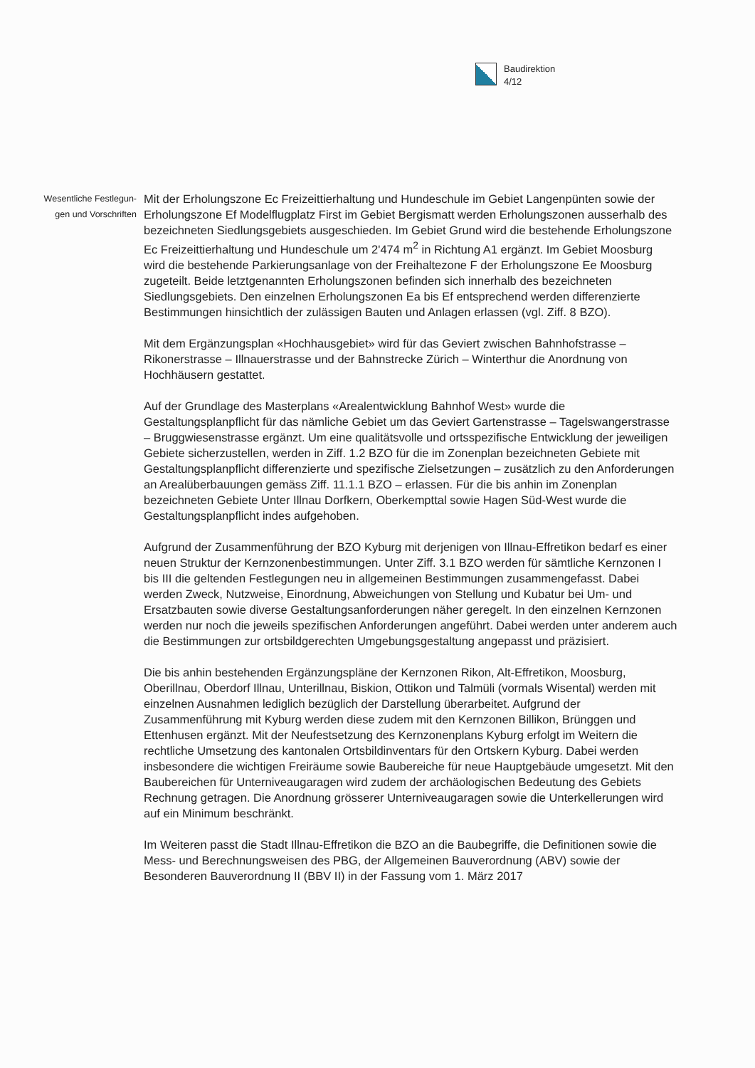Baudirektion
4/12
Wesentliche Festlegun-
gen und Vorschriften
Mit der Erholungszone Ec Freizeittierhaltung und Hundeschule im Gebiet Langenpünten sowie der Erholungszone Ef Modelflugplatz First im Gebiet Bergismatt werden Erholungszonen ausserhalb des bezeichneten Siedlungsgebiets ausgeschieden. Im Gebiet Grund wird die bestehende Erholungszone Ec Freizeittierhaltung und Hundeschule um 2'474 m<sup>2</sup> in Richtung A1 ergänzt. Im Gebiet Moosburg wird die bestehende Parkierungsanlage von der Freihaltezone F der Erholungszone Ee Moosburg zugeteilt. Beide letztgenannten Erholungszonen befinden sich innerhalb des bezeichneten Siedlungsgebiets. Den einzelnen Erholungszonen Ea bis Ef entsprechend werden differenzierte Bestimmungen hinsichtlich der zulässigen Bauten und Anlagen erlassen (vgl. Ziff. 8 BZO).
Mit dem Ergänzungsplan «Hochhausgebiet» wird für das Geviert zwischen Bahnhofstrasse – Rikonerstrasse – Illnauerstrasse und der Bahnstrecke Zürich – Winterthur die Anordnung von Hochhäusern gestattet.
Auf der Grundlage des Masterplans «Arealentwicklung Bahnhof West» wurde die Gestaltungsplanpflicht für das nämliche Gebiet um das Geviert Gartenstrasse – Tagelswangerstrasse – Bruggwiesenstrasse ergänzt. Um eine qualitätsvolle und ortsspezifische Entwicklung der jeweiligen Gebiete sicherzustellen, werden in Ziff. 1.2 BZO für die im Zonenplan bezeichneten Gebiete mit Gestaltungsplanpflicht differenzierte und spezifische Zielsetzungen – zusätzlich zu den Anforderungen an Arealüberbauungen gemäss Ziff. 11.1.1 BZO – erlassen. Für die bis anhin im Zonenplan bezeichneten Gebiete Unter Illnau Dorfkern, Oberkempttal sowie Hagen Süd-West wurde die Gestaltungsplanpflicht indes aufgehoben.
Aufgrund der Zusammenführung der BZO Kyburg mit derjenigen von Illnau-Effretikon bedarf es einer neuen Struktur der Kernzonenbestimmungen. Unter Ziff. 3.1 BZO werden für sämtliche Kernzonen I bis III die geltenden Festlegungen neu in allgemeinen Bestimmungen zusammengefasst. Dabei werden Zweck, Nutzweise, Einordnung, Abweichungen von Stellung und Kubatur bei Um- und Ersatzbauten sowie diverse Gestaltungsanforderungen näher geregelt. In den einzelnen Kernzonen werden nur noch die jeweils spezifischen Anforderungen angeführt. Dabei werden unter anderem auch die Bestimmungen zur ortsbildgerechten Umgebungsgestaltung angepasst und präzisiert.
Die bis anhin bestehenden Ergänzungspläne der Kernzonen Rikon, Alt-Effretikon, Moosburg, Oberillnau, Oberdorf Illnau, Unterillnau, Biskion, Ottikon und Talmüli (vormals Wisental) werden mit einzelnen Ausnahmen lediglich bezüglich der Darstellung überarbeitet. Aufgrund der Zusammenführung mit Kyburg werden diese zudem mit den Kernzonen Billikon, Brünggen und Ettenhusen ergänzt. Mit der Neufestsetzung des Kernzonenplans Kyburg erfolgt im Weitern die rechtliche Umsetzung des kantonalen Ortsbildinventars für den Ortskern Kyburg. Dabei werden insbesondere die wichtigen Freiräume sowie Baubereiche für neue Hauptgebäude umgesetzt. Mit den Baubereichen für Unterniveaugaragen wird zudem der archäologischen Bedeutung des Gebiets Rechnung getragen. Die Anordnung grösserer Unterniveaugaragen sowie die Unterkellerungen wird auf ein Minimum beschränkt.
Im Weiteren passt die Stadt Illnau-Effretikon die BZO an die Baubegriffe, die Definitionen sowie die Mess- und Berechnungsweisen des PBG, der Allgemeinen Bauverordnung (ABV) sowie der Besonderen Bauverordnung II (BBV II) in der Fassung vom 1. März 2017